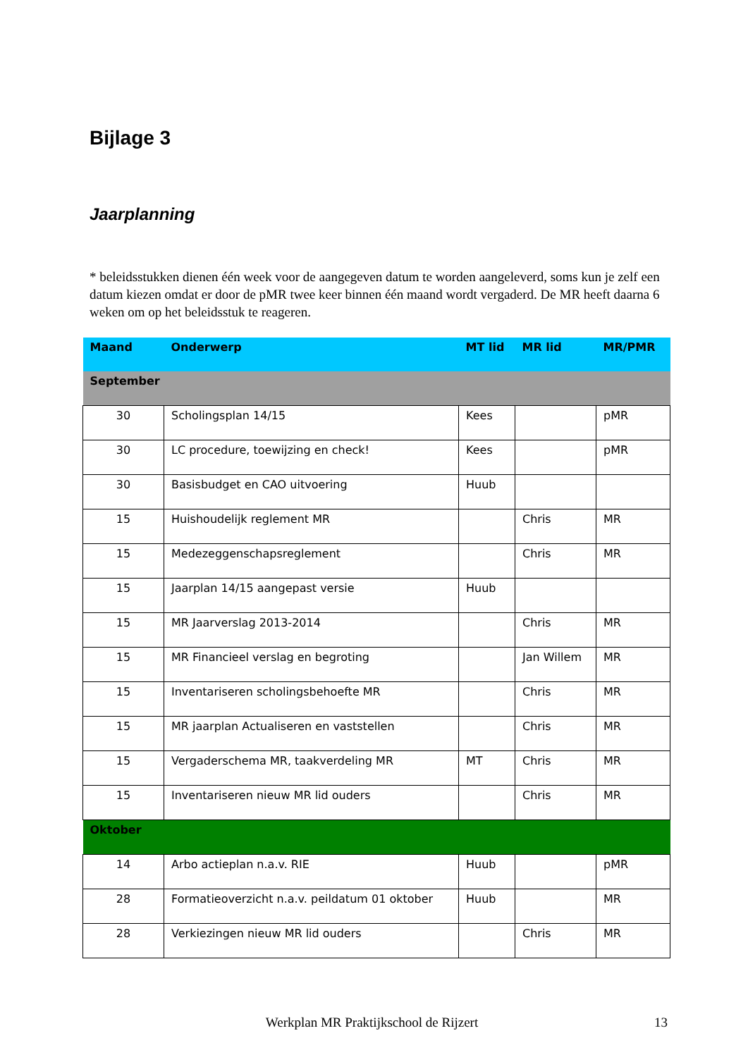Bijlage 3
Jaarplanning
* beleidsstukken dienen één week voor de aangegeven datum te worden aangeleverd, soms kun je zelf een datum kiezen omdat er door de pMR twee keer binnen één maand wordt vergaderd. De MR heeft daarna 6 weken om op het beleidsstuk te reageren.
| Maand | Onderwerp | MT lid | MR lid | MR/PMR |
| --- | --- | --- | --- | --- |
| September | | | | |
| 30 | Scholingsplan 14/15 | Kees | | pMR |
| 30 | LC procedure, toewijzing en check! | Kees | | pMR |
| 30 | Basisbudget en CAO uitvoering | Huub | | |
| 15 | Huishoudelijk reglement MR | | Chris | MR |
| 15 | Medezeggenschapsreglement | | Chris | MR |
| 15 | Jaarplan 14/15 aangepast versie | Huub | | |
| 15 | MR Jaarverslag 2013-2014 | | Chris | MR |
| 15 | MR Financieel verslag en begroting | | Jan Willem | MR |
| 15 | Inventariseren scholingsbehoefte MR | | Chris | MR |
| 15 | MR jaarplan Actualiseren en vaststellen | | Chris | MR |
| 15 | Vergaderschema MR, taakverdeling MR | MT | Chris | MR |
| 15 | Inventariseren nieuw MR lid ouders | | Chris | MR |
| Oktober | | | | |
| 14 | Arbo actieplan n.a.v. RIE | Huub | | pMR |
| 28 | Formatieoverzicht n.a.v. peildatum 01 oktober | Huub | | MR |
| 28 | Verkiezingen nieuw MR lid ouders | | Chris | MR |
Werkplan MR Praktijkschool de Rijzert 13